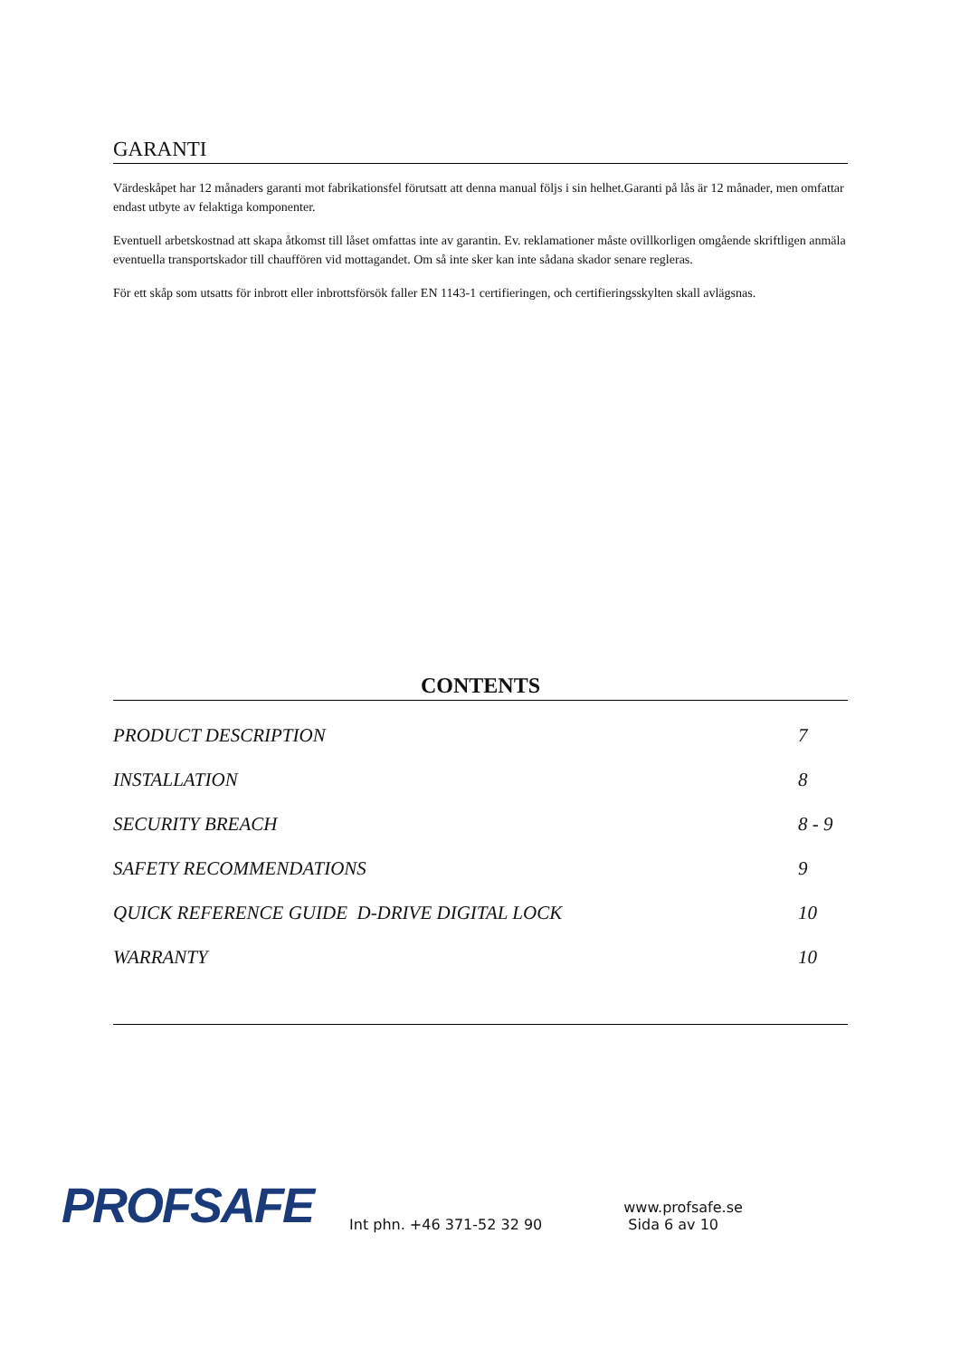GARANTI
Värdeskåpet har 12 månaders garanti mot fabrikationsfel förutsatt att denna manual följs i sin helhet.Garanti på lås är 12 månader, men omfattar endast utbyte av felaktiga komponenter.
Eventuell arbetskostnad att skapa åtkomst till låset omfattas inte av garantin. Ev. reklamationer måste ovillkorligen omgående skriftligen anmäla eventuella transportskador till chauffören vid mottagandet. Om så inte sker kan inte sådana skador senare regleras.
För ett skåp som utsatts för inbrott eller inbrottsförsök faller EN 1143-1 certifieringen, och certifieringsskylten skall avlägsnas.
CONTENTS
| PRODUCT DESCRIPTION | 7 |
| INSTALLATION | 8 |
| SECURITY BREACH | 8 - 9 |
| SAFETY RECOMMENDATIONS | 9 |
| QUICK REFERENCE GUIDE D-DRIVE DIGITAL LOCK | 10 |
| WARRANTY | 10 |
PROFSAFE Int phn. +46 371-52 32 90 www.profsafe.se
Sida 6 av 10